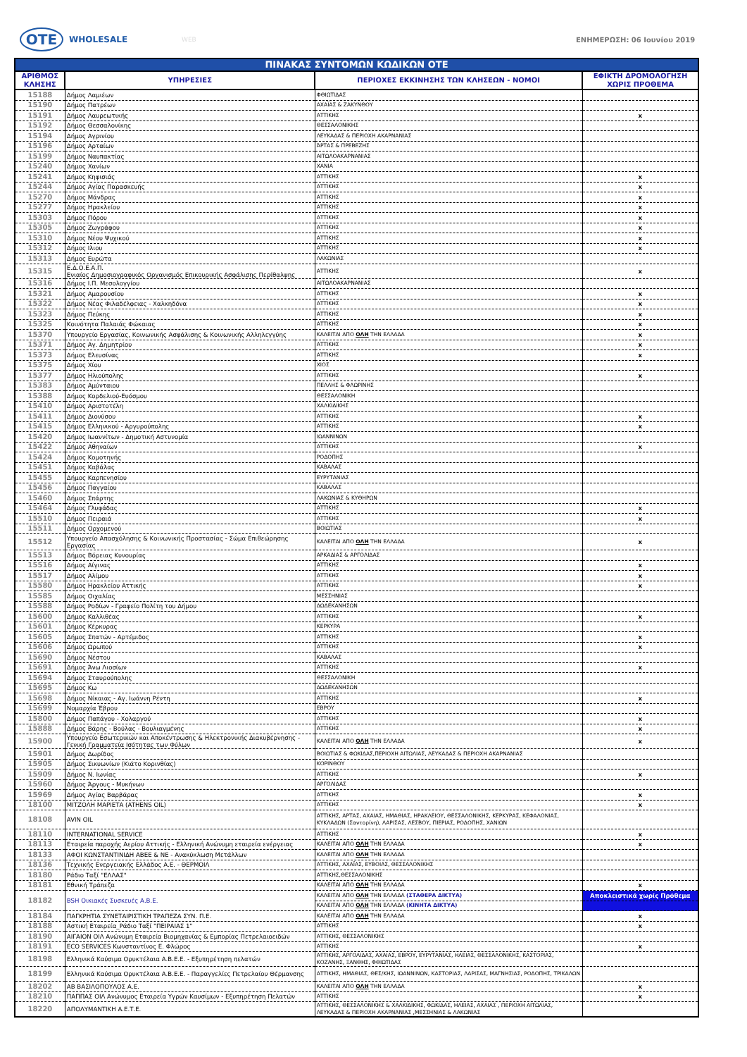OTE
WHOLESALE
WEB ΕΝΗΜΕΡΩΣΗ: 06 Ιουνίου 2019
| ΠΙΝΑΚΑΣ ΣΥΝΤΟΜΩΝ ΚΩΔΙΚΩΝ ΟΤΕ | | | |
| ΑΡΙΘΜΟΣ ΚΛΗΣΗΣ | ΥΠΗΡΕΣΙΕΣ | ΠΕΡΙΟΧΕΣ ΕΚΚΙΝΗΣΗΣ ΤΩΝ ΚΛΗΣΕΩΝ - ΝΟΜΟΙ | ΕΦΙΚΤΗ ΔΡΟΜΟΛΟΓΗΣΗ ΧΩΡΙΣ ΠΡΟΘΕΜΑ |
| 15188 | Δήμος Λαμιέων | ΦΘΙΩΤΙΔΑΣ | |
| 15190 | Δήμος Πατρέων | ΑΧΑΪΑΣ & ΖΑΚΥΝΘΟΥ | |
| 15191 | Δήμος Λαυρεωτικής | ΑΤΤΙΚΗΣ | x |
| 15192 | Δήμος Θεσσαλονίκης | ΘΕΣΣΑΛΟΝΙΚΗΣ | |
| 15194 | Δήμος Αγρινίου | ΛΕΥΚΑΔΑΣ & ΠΕΡΙΟΧΗ ΑΚΑΡΝΑΝΙΑΣ | |
| 15196 | Δήμος Αρταίων | ΆΡΤΑΣ & ΠΡΕΒΕΖΗΣ | |
| 15199 | Δήμος Ναυπακτίας | ΑΙΤΩΛΟΑΚΑΡΝΑΝΙΑΣ | |
| 15240 | Δήμος Χανίων | ΧΑΝΙΑ | |
| 15241 | Δήμος Κηφισιάς | ΑΤΤΙΚΗΣ | x |
| 15244 | Δήμος Αγίας Παρασκευής | ΑΤΤΙΚΗΣ | x |
| 15270 | Δήμος Μάνδρας | ΑΤΤΙΚΗΣ | x |
| 15277 | Δήμος Ηρακλείου | ΑΤΤΙΚΗΣ | x |
| 15303 | Δήμος Πόρου | ΑΤΤΙΚΗΣ | x |
| 15305 | Δήμος Ζωγράφου | ΑΤΤΙΚΗΣ | x |
| 15310 | Δήμος Νέου Ψυχικού | ΑΤΤΙΚΗΣ | x |
| 15312 | Δήμος Ιλιου | ΑΤΤΙΚΗΣ | x |
| 15313 | Δήμος Ευρώτα | ΛΑΚΩΝΙΑΣ | |
| 15315 | Ε.Δ.Ο.Ε.Α.Π. Ενιαίος Δημοσιογραφικός Οργανισμός Επικουρικής Ασφάλισης Περίθαλψης | ΑΤΤΙΚΗΣ | x |
| 15316 | Δήμος Ι.Π. Μεσολογγίου | ΑΙΤΩΛΟΑΚΑΡΝΑΝΙΑΣ | |
| 15321 | Δήμος Αμαρουσίου | ΑΤΤΙΚΗΣ | x |
| 15322 | Δήμος Νέας Φιλαδέλφειας - Χαλκηδόνα | ΑΤΤΙΚΗΣ | x |
| 15323 | Δήμος Πεύκης | ΑΤΤΙΚΗΣ | x |
| 15325 | Κοινότητα Παλαιάς Φώκαιας | ΑΤΤΙΚΗΣ | x |
| 15370 | Υπουργείο Εργασίας, Κοινωνικής Ασφάλισης & Κοινωνικής Αλληλεγγύης | ΚΑΛΕΙΤΑΙ ΑΠΟ ΟΛΗ ΤΗΝ ΕΛΛΑΔΑ | x |
| 15371 | Δήμος Αγ. Δημητρίου | ΑΤΤΙΚΗΣ | x |
| 15373 | Δήμος Ελευσίνας | ΑΤΤΙΚΗΣ | x |
| 15375 | Δήμος Χίου | ΧΙΟΣ | |
| 15377 | Δήμος Ηλιούπολης | ΑΤΤΙΚΗΣ | x |
| 15383 | Δήμος Αμύνταιου | ΠΕΛΛΗΣ & ΦΛΩΡΙΝΗΣ | |
| 15388 | Δήμος Κορδελιού-Ευόσμου | ΘΕΣΣΑΛΟΝΙΚΗ | |
| 15410 | Δήμος Αριστοτέλη | ΧΑΛΚΙΔΙΚΗΣ | |
| 15411 | Δήμος Διονύσου | ΑΤΤΙΚΗΣ | x |
| 15415 | Δήμος Ελληνικού - Αργυρούπολης | ΑΤΤΙΚΗΣ | x |
| 15420 | Δήμος Ιωαννίτων - Δημοτική Αστυνομία | ΙΩΑΝΝΙΝΩΝ | |
| 15422 | Δήμος Αθηναίων | ΑΤΤΙΚΗΣ | x |
| 15424 | Δήμος Κομοτηνής | ΡΟΔΟΠΗΣ | |
| 15451 | Δήμος Καβάλας | ΚΑΒΑΛΑΣ | |
| 15455 | Δήμος Καρπενησίου | ΕΥΡΥΤΑΝΙΑΣ | |
| 15456 | Δήμος Παγγαίου | ΚΑΒΑΛΑΣ | |
| 15460 | Δήμος Σπάρτης | ΛΑΚΩΝΙΑΣ & ΚΥΘΗΡΩΝ | |
| 15464 | Δήμος Γλυφάδας | ΑΤΤΙΚΗΣ | x |
| 15510 | Δήμος Πειραιά | ΑΤΤΙΚΗΣ | x |
| 15511 | Δήμος Ορχομενού | ΒΟΙΩΤΙΑΣ | |
| 15512 | Υπουργείο Απασχόλησης & Κοινωνικής Προστασίας - Σώμα Επιθεώρησης Εργασίας | ΚΑΛΕΙΤΑΙ ΑΠΟ ΟΛΗ ΤΗΝ ΕΛΛΑΔΑ | x |
| 15513 | Δήμος Βόρειας Κυνουρίας | ΑΡΚΑΔΙΑΣ & ΑΡΓΟΛΙΔΑΣ | |
| 15516 | Δήμος Αίγινας | ΑΤΤΙΚΗΣ | x |
| 15517 | Δήμος Αλίμου | ΑΤΤΙΚΗΣ | x |
| 15580 | Δήμος Ηρακλείου Αττικής | ΑΤΤΙΚΗΣ | x |
| 15585 | Δήμος Οιχαλίας | ΜΕΣΣΗΝΙΑΣ | |
| 15588 | Δήμος Ροδίων - Γραφείο Πολίτη του Δήμου | ΔΩΔΕΚΑΝΗΣΩΝ | |
| 15600 | Δήμος Καλλιθέας | ΑΤΤΙΚΗΣ | x |
| 15601 | Δήμος Κέρκυρας | ΚΕΡΚΥΡΑ | |
| 15605 | Δήμος Σπατών - Αρτέμιδος | ΑΤΤΙΚΗΣ | x |
| 15606 | Δήμος Ωρωπού | ΑΤΤΙΚΗΣ | x |
| 15690 | Δήμος Νέστου | ΚΑΒΑΛΑΣ | |
| 15691 | Δήμος Άνω Λιοσίων | ΑΤΤΙΚΗΣ | x |
| 15694 | Δήμος Σταυρούπολης | ΘΕΣΣΑΛΟΝΙΚΗ | |
| 15695 | Δήμος Κω | ΔΩΔΕΚΑΝΗΣΩΝ | |
| 15698 | Δήμος Νίκαιας - Αγ. Ιωάννη Ρέντη | ΑΤΤΙΚΗΣ | x |
| 15699 | Νομαρχία Έβρου | ΕΒΡΟΥ | |
| 15800 | Δήμος Παπάγου - Χολαργού | ΑΤΤΙΚΗΣ | x |
| 15888 | Δήμος Βάρης - Βούλας - Βουλιαγμένης | ΑΤΤΙΚΗΣ | x |
| 15900 | Υπουργείο Εσωτερικών και Αποκέντρωσης & Ηλεκτρονικής Διακυβέρνησης - Γενική Γραμματεία Ισότητας των Φύλων | ΚΑΛΕΙΤΑΙ ΑΠΟ ΟΛΗ ΤΗΝ ΕΛΛΑΔΑ | x |
| 15901 | Δήμος Δωρίδος | ΒΟΙΩΤΙΑΣ & ΦΩΚΙΔΑΣ,ΠΕΡΙΟΧΗ ΑΙΤΩΛΙΑΣ, ΛΕΥΚΑΔΑΣ & ΠΕΡΙΟΧΗ ΑΚΑΡΝΑΝΙΑΣ | |
| 15905 | Δήμος Σικυωνίων (Κιάτο Κορινθίας) | ΚΟΡΙΝΘΟΥ | |
| 15909 | Δήμος Ν. Ιωνίας | ΑΤΤΙΚΗΣ | x |
| 15960 | Δήμος Άργους - Μυκήνων | ΑΡΓΟΛΙΔΑΣ | |
| 15969 | Δήμος Αγίας Βαρβάρας | ΑΤΤΙΚΗΣ | x |
| 18100 | ΜΙΤΖΟΛΗ ΜΑΡΙΕΤΑ (ATHENS OIL) | ΑΤΤΙΚΗΣ | x |
| 18108 | AVIN OIL | ΑΤΤΙΚΗΣ, ΑΡΤΑΣ, ΑΧΑΙΑΣ, ΗΜΑΘΙΑΣ, ΗΡΑΚΛΕΙΟΥ, ΘΕΣΣΑΛΟΝΙΚΗΣ, ΚΕΡΚΥΡΑΣ, ΚΕΦΑΛΟΝΙΑΣ, ΚΥΚΛΑΔΩΝ (Σαντορίνη), ΛΑΡΙΣΑΣ, ΛΕΣΒΟΥ, ΠΙΕΡΙΑΣ, ΡΟΔΟΠΗΣ, ΧΑΝΙΩΝ | |
| 18110 | INTERNATIONAL SERVICE | ΑΤΤΙΚΗΣ | x |
| 18113 | Εταιρεία παροχής Αερίου Αττικής - Ελληνική Ανώνυμη εταιρεία ενέργειας | ΚΑΛΕΙΤΑΙ ΑΠΟ ΟΛΗ ΤΗΝ ΕΛΛΑΔΑ | x |
| 18133 | ΑΦΟΙ ΚΩΝΣΤΑΝΤΙΝΙΔΗ ΑΒΕΕ & ΝΕ - Ανακύκλωση Μετάλλων | ΚΑΛΕΙΤΑΙ ΑΠΟ ΟΛΗ ΤΗΝ ΕΛΛΑΔΑ | |
| 18136 | Τεχνικής Ενεργειακής Ελλάδος Α.Ε. - ΘΕΡΜΟΙΛ | ΑΤΤΙΚΗΣ, ΑΧΑΪΑΣ, ΕΥΒΟΙΑΣ, ΘΕΣΣΑΛΟΝΙΚΗΣ | |
| 18180 | Ράδιο Ταξί "ΕΛΛΑΣ" | ΑΤΤΙΚΗΣ,ΘΕΣΣΑΛΟΝΙΚΗΣ | |
| 18181 | Εθνική Τράπεζα | ΚΑΛΕΙΤΑΙ ΑΠΟ ΟΛΗ ΤΗΝ ΕΛΛΑΔΑ | x |
| 18182 | BSH Οικιακές Συσκευές Α.Β.Ε. | ΚΑΛΕΙΤΑΙ ΑΠΟ ΟΛΗ ΤΗΝ ΕΛΛΑΔΑ (ΣΤΑΘΕΡΑ ΔΙΚΤΥΑ) | Αποκλειστικά χωρίς Πρόθεμα |
| | | ΚΑΛΕΙΤΑΙ ΑΠΟ ΟΛΗ ΤΗΝ ΕΛΛΑΔΑ (ΚΙΝΗΤΑ ΔΙΚΤΥΑ) | |
| 18184 | ΠΑΓΚΡΗΤΙΑ ΣΥΝΕΤΑΙΡΙΣΤΙΚΗ ΤΡΑΠΕΖΑ ΣΥΝ. Π.Ε. | ΚΑΛΕΙΤΑΙ ΑΠΟ ΟΛΗ ΤΗΝ ΕΛΛΑΔΑ | x |
| 18188 | Αστική Εταιρεία_Ράδιο Ταξί "ΠΕΙΡΑΙΑΣ 1" | ΑΤΤΙΚΗΣ | x |
| 18190 | ΑΙΓΑΙΟΝ ΟΙΛ Ανώνυμη Εταιρεία Βιομηχανίας & Εμπορίας Πετρελαιοειδών | ΑΤΤΙΚΗΣ, ΘΕΣΣΑΛΟΝΙΚΗΣ | |
| 18191 | ECO SERVICES Κωνσταντίνος Ε. Φλώρος | ΑΤΤΙΚΗΣ | x |
| 18198 | Ελληνικά Καύσιμα Ορυκτέλαια Α.Β.Ε.Ε. - Εξυπηρέτηση πελατών | ΑΤΤΙΚΗΣ, ΑΡΓΟΛΙΔΑΣ, ΑΧΑΙΑΣ, ΕΒΡΟΥ, ΕΥΡΥΤΑΝΙΑΣ, ΗΛΕΙΑΣ, ΘΕΣΣΑΛΟΝΙΚΗΣ, ΚΑΣΤΟΡΙΑΣ, ΚΟΖΑΝΗΣ, ΞΑΝΘΗΣ, ΦΘΙΩΤΙΔΑΣ | |
| 18199 | Ελληνικά Καύσιμα Ορυκτέλαια Α.Β.Ε.Ε. - Παραγγελίες Πετρελαίου Θέρμανσης | ΑΤΤΙΚΗΣ, ΗΜΑΘΙΑΣ, ΘΕΣ/ΚΗΣ, ΙΩΑΝΝΙΝΩΝ, ΚΑΣΤΟΡΙΑΣ, ΛΑΡΙΣΑΣ, ΜΑΓΝΗΣΙΑΣ, ΡΟΔΟΠΗΣ, ΤΡΙΚΑΛΩΝ | |
| 18202 | ΑΒ ΒΑΣΙΛΟΠΟΥΛΟΣ Α.Ε. | ΚΑΛΕΙΤΑΙ ΑΠΟ ΟΛΗ ΤΗΝ ΕΛΛΑΔΑ | x |
| 18210 | ΠΑΠΠΑΣ ΟΙΛ Ανώνυμος Εταιρεία Υγρών Καυσίμων - Εξυπηρέτηση Πελατών | ΑΤΤΙΚΗΣ | x |
| 18220 | ΑΠΟΛΥΜΑΝΤΙΚΗ Α.Ε.Τ.Ε. | ΑΤΤΙΚΗΣ, ΘΕΣΣΑΛΟΝΙΚΗΣ & ΧΑΛΚΙΔΙΚΗΣ, ΦΩΚΙΔΑΣ, ΗΛΕΙΑΣ, ΑΧΑΙΑΣ , ΠΕΡΙΟΧΗ ΑΙΤΩΛΙΑΣ, ΛΕΥΚΑΔΑΣ & ΠΕΡΙΟΧΗ ΑΚΑΡΝΑΝΙΑΣ ,ΜΕΣΣΗΝΙΑΣ & ΛΑΚΩΝΙΑΣ | |